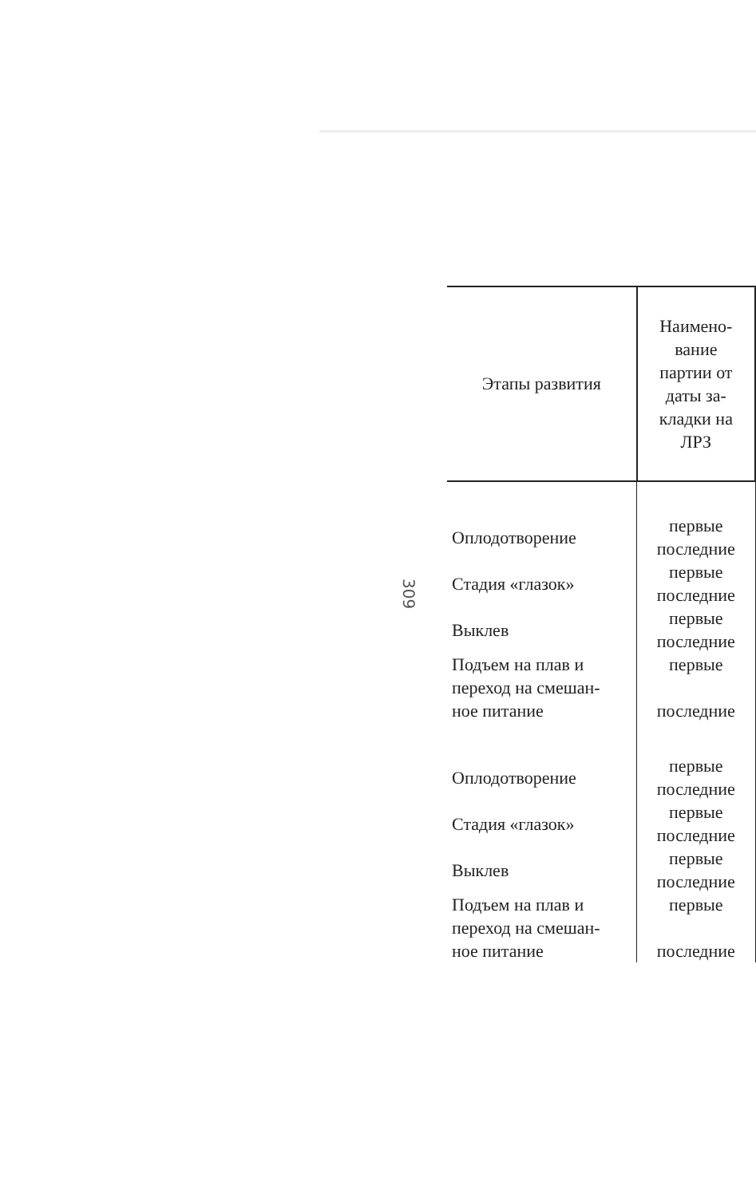309
| Этапы развития | Наимено- вание партии от даты за- кладки на ЛРЗ |
| --- | --- |
| Оплодотворение | первые последние |
| Стадия «глазок» | первые последние |
| Выклев | первые последние |
| Подъем на плав и переход на смешан- ное питание | первые последние |
| Оплодотворение | первые последние |
| Стадия «глазок» | первые последние |
| Выклев | первые последние |
| Подъем на плав и переход на смешан- ное питание | первые последние |